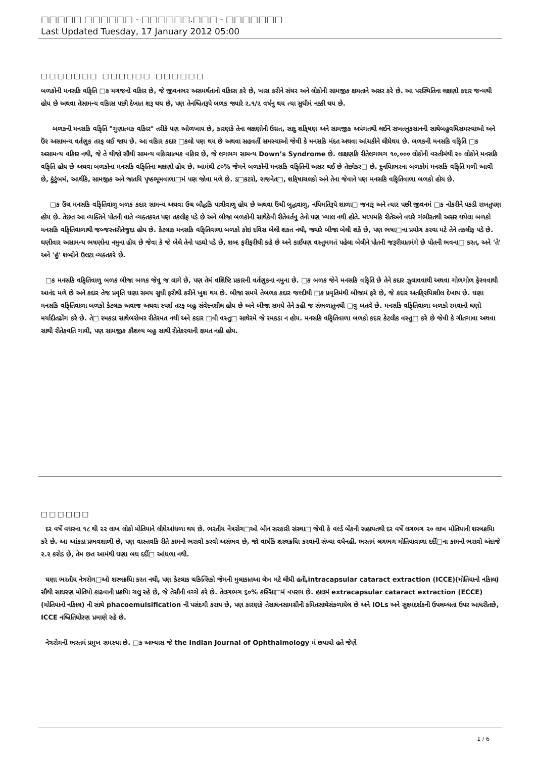□□□□□ □□□□□□ - □□□□□□.□□□ - □□□□□□□
Last Updated Tuesday, 17 January 2012 05:00
□□□□□□□ □□□□□□ □□□□□□
બળકોની મનસકિ વકિૃતિ □ક મગજનો વકિાર છે, જે જીવનભર અસમર્થતાનો વકિાસ કરે છે, ખાસ કરીને સંચર અને લોકોની સામજીક ક્ષમતાને અસર કરે છે. આ પરસ્થિતિના લક્ષણો કદાર જન્મથી હોય છે અથવા તેસામન્ય વકિાસ પછી દેખાત શરૂ થય છે, પણ તેનશ્ચિતરૂપે બળક જ્યારે ૨.૧/૨ વર્ષનુ થય ત્યા સુધીમં નક્કી થય છે.
બળકની મનસકિ વકિૃતિ "ગુણાત્મક વકિાર" તરીકે પણ ઓળખાય છે, કારણકે તેના લક્ષણોની ઉગ્રત, સાદુ શકિ્ષણ અને સામજીક અપંગતથી લઈને સખતનુકસાનની સાથેબહુવધિસમસ્યાઓ અને ઉંર અસામન્ય વર્તણુક તરફ લઈ જાય છે. આ વકિાર કદાર □કલો પણ થય છે અથવા સહવર્તી સમસ્યાઓ જેવી કે મનસકિ મંદત અથવા આંચકીને લીધેથય છે. બળકની મનસકિ વકિૃતિ □ક અસામન્ય વકિાર નથી, જે તે થીજો સૌથી સામન્ય વકિાસાત્મક વકિાર છે, જે લગભગ સામન્ય Down’s Syndrome છે. લાક્ષણકિ રીતેલગભગ ૧૦,૦૦૦ લોકોની વસ્તીમંથી ૨૦ લોકોને મનસકિ વકિૃતિ હોય છે અથવા બળકોના મનસકિ વકિૃતિના લક્ષણો હોય છે. આમંથી ૮૦% જેમને બળકોની મનસકિ વકિૃતિની અસર થઈ છે તેછોકર□ છે. દુનયિાભરના બળકોમં મનસકિ વકિૃતિ મળી આવી છે, કુંટુંબમં, આર્થકિ, સામજીક અને જાતયિ પૃષ્ઠભૂમવાળા□મં પણ જોવા મળે છે. ડ□કટરો, રાજનેત□, શકિ્ષાચલકો અને તેના જેવાને પણ મનસકિ વકિૃતિવાળા બળકો હોય છે.
□ક ઉંચ મનસકિ વકિૃતિવાળુ બળક કદાર સામન્ય અથવા ઉચ બૌદ્ધકિ પાત્રીવાળુ હોય છે અથવા ઉંચી બુદ્ધવાળુ, નયિમતિરૂપે શાળા□ જનારૂ અને ત્યાર પછી જીવનમં □ક નોકરીને પકડી રાખતુપણ હોય છે. તેછત આ વ્યક્તિને પોતની વાતે વ્યક્તકરત પણ તકલીફ પડે છે અને બીજા બળકોની સાથેકેવી રીતેવર્તવુ તેનો પણ ખ્યાલ નથી હોતે. મધ્યમકિ રીતેઅને વધરે ગંભીરતથી અસર થયેલા બળકો મનસકિ વકિૃતિવાળાથી જબ્જસ્તરીતેજુદા હોય છે. કેટલાક મનસકિ વકિૃતિવાળા બળકો કોઇ દવિસ બેલી શકત નથી, જ્યારે બીજા બેલી શકે છે, પણ ભષા□ના પ્રયોગ કરવા મટે તેને તકલીફ પડે છે. ઘણીવાર અસામન્ય ભષણોના નમુના હોય છે જેવા કે જે બેલે તેનો પડઘો પડે છે, શબ્દ ફરીફરીથી કહે છે અને કાઈપણ વસ્તુમગતં પહેલા બેલીને પોતની જરૂરીયાતમંગે છે પોતની ભવના□ કરત, અને 'તે' અને 'હું' શબ્દોને ઉલટા વ્યક્તકરે છે.
□ક મનસકિ વકિૃતિવાળુ બળક બીજા બળક જેવુ જ લાગે છે, પણ તેમં વશિષ્ટિ પ્રકારની વર્તણુકના નમુના છે. □ક બળક જેને મનસકિ વકિૃતિ છે તેને કદાર ઝુલાવવાથી અથવા ગોળગોળ ફેરવવાથી આનંદ મળે છે અને કદાર તેજ પ્રવૃતિ ઘણા સમય સુધી ફરીથી કરીને ખુશ થય છે. બીજા સમયે તેબળક કદાર જલ્દીથી □ક પ્રવૃતિમંથી બીજામં ફરે છે, જે કદાર અતકિ્રયિાશીલ દેખાય છે. ઘણા મનસકિ વકિૃતિવાળા બળકો કેટલાક અવાજ અથવા સ્પર્શ તરફ બહુ સંવેદનશીલ હોય છે અને બીજા સમયે તેને કહી જ સંભળાતુનથી □વુ બતવે છે. મનસકિ વકિૃતિવાળા બળકો રમવાનો ઘણો મર્યાદીતઢોંગ કરે છે. તે□ રમકડા સાથેબરોબર રીતેરમત નથી અને કદાર □વી વસ્તુ□ સાથેરમે જે રમકડા ન હોય. મનસકિ વકિૃતિવાળા બળકો કદાર કેટલીક વસ્તુ□ કરે છે જેવી કે ગીતગાવા અથવા સાથી રીતેકવતિ ગાવી, પણ સામજીક કૌશલ્ય બહુ સાથી રીતેકરવાની ક્ષમત નહી હોય.
□□□□□□
દર વર્ષે વધરના ૧૮ થી ૨૨ લાખ લોકો મોતિયાને લીધેઆંધળા થય છે. ભરતીય નેત્રરોગ□ઓ બીન સરકારી સંસ્થા□ જેવી કે વર્લ્ડ બેંકની સહાયતથી દર વર્ષે લગભગ ૨૦ લાખ મોતિયાની શસ્ત્રક્રયિા કરે છે. આ આંકડા પ્રભવશાળી છે, પણ વાસ્તવકિ રીતે કામનો ભરાવો કરવો અસંભવ છે, જો વાર્ષકિ શસ્ત્રક્રયિા કરવાની સંખ્યા વધેનહી. ભરતમં લગભગ મોતિયાવાળા દર્દી□ના કામનો ભરાવો અંદાજે ૨.૨ કરોડ છે, તેમ છત આમંથી ઘણા બધ દર્દી□ આંધળા નથી.
ઘણા ભરતીય નેત્રરોગ□ઓ શસ્ત્રક્રયિા કરત નથી, પણ કેટલાક ચકિત્સિકો જેમની મુલાકાતઆ લેખ મટે લીધી હતી,intracapsular cataract extraction (ICCE)(મોતિયાનો નકિાલ) સૌથી સાધરણ મોતિયો કાઢવાની પ્રક્રયિા ચલુ રહે છે, જે તેસૌની વચ્ચે કરે છે. તેલગભગ ૬૦% કસ્સિા□મં વપરાય છે. હાલમં extracapsular cataract extraction (ECCE) (મોતિયાનો નકિાલ) ની સાથે phacoemulsification ની પસંદગી કરાય છે, પણ કારણકે તેસાધનસામગ્રીની કમિતસાથેસંકળાયેલ છે અને IOLs અને સુક્ષ્મદર્શકની ઉપલબ્ધતા ઉપર આધરીતછે, ICCE નશ્ચિતિધોરણ પ્રમાણે રહે છે.
નેત્રરોગની ભરતમં પ્રમુખ સમસ્યા છે. □ક અભ્યાસ જે the Indian Journal of Ophthalmology મં છપાયો હતે જેણે
1 / 6